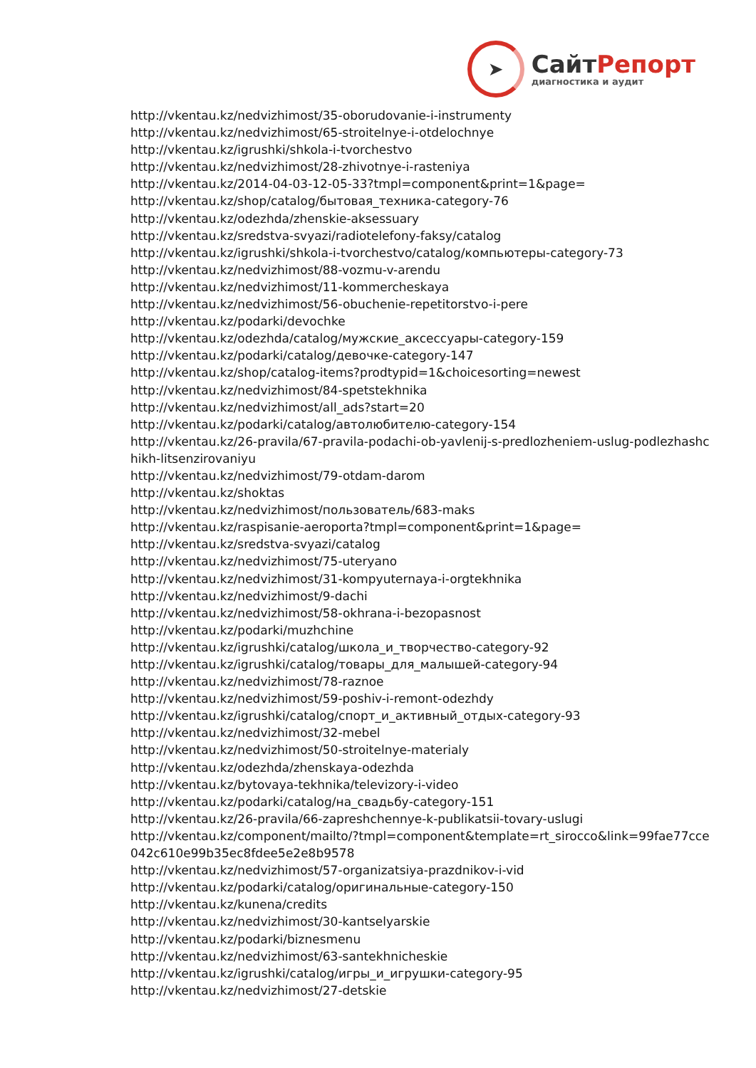➤
СайтРепорт
диагностика и аудит
http://vkentau.kz/nedvizhimost/35-oborudovanie-i-instrumenty
http://vkentau.kz/nedvizhimost/65-stroitelnye-i-otdelochnye
http://vkentau.kz/igrushki/shkola-i-tvorchestvo
http://vkentau.kz/nedvizhimost/28-zhivotnye-i-rasteniya
http://vkentau.kz/2014-04-03-12-05-33?tmpl=component&print=1&page=
http://vkentau.kz/shop/catalog/бытовая_техника-category-76
http://vkentau.kz/odezhda/zhenskie-aksessuary
http://vkentau.kz/sredstva-svyazi/radiotelefony-faksy/catalog
http://vkentau.kz/igrushki/shkola-i-tvorchestvo/catalog/компьютеры-category-73
http://vkentau.kz/nedvizhimost/88-vozmu-v-arendu
http://vkentau.kz/nedvizhimost/11-kommercheskaya
http://vkentau.kz/nedvizhimost/56-obuchenie-repetitorstvo-i-pere
http://vkentau.kz/podarki/devochke
http://vkentau.kz/odezhda/catalog/мужские_аксессуары-category-159
http://vkentau.kz/podarki/catalog/девочке-category-147
http://vkentau.kz/shop/catalog-items?prodtypid=1&choicesorting=newest
http://vkentau.kz/nedvizhimost/84-spetstekhnika
http://vkentau.kz/nedvizhimost/all_ads?start=20
http://vkentau.kz/podarki/catalog/автолюбителю-category-154
http://vkentau.kz/26-pravila/67-pravila-podachi-ob-yavlenij-s-predlozheniem-uslug-podlezhashchikh-litsenzirovaniyu
http://vkentau.kz/nedvizhimost/79-otdam-darom
http://vkentau.kz/shoktas
http://vkentau.kz/nedvizhimost/пользователь/683-maks
http://vkentau.kz/raspisanie-aeroporta?tmpl=component&print=1&page=
http://vkentau.kz/sredstva-svyazi/catalog
http://vkentau.kz/nedvizhimost/75-uteryano
http://vkentau.kz/nedvizhimost/31-kompyuternaya-i-orgtekhnika
http://vkentau.kz/nedvizhimost/9-dachi
http://vkentau.kz/nedvizhimost/58-okhrana-i-bezopasnost
http://vkentau.kz/podarki/muzhchine
http://vkentau.kz/igrushki/catalog/школа_и_творчество-category-92
http://vkentau.kz/igrushki/catalog/товары_для_малышей-category-94
http://vkentau.kz/nedvizhimost/78-raznoe
http://vkentau.kz/nedvizhimost/59-poshiv-i-remont-odezhdy
http://vkentau.kz/igrushki/catalog/спорт_и_активный_отдых-category-93
http://vkentau.kz/nedvizhimost/32-mebel
http://vkentau.kz/nedvizhimost/50-stroitelnye-materialy
http://vkentau.kz/odezhda/zhenskaya-odezhda
http://vkentau.kz/bytovaya-tekhnika/televizory-i-video
http://vkentau.kz/podarki/catalog/на_свадьбу-category-151
http://vkentau.kz/26-pravila/66-zapreshchennye-k-publikatsii-tovary-uslugi
http://vkentau.kz/component/mailto/?tmpl=component&template=rt_sirocco&link=99fae77cce042c610e99b35ec8fdee5e2e8b9578
http://vkentau.kz/nedvizhimost/57-organizatsiya-prazdnikov-i-vid
http://vkentau.kz/podarki/catalog/оригинальные-category-150
http://vkentau.kz/kunena/credits
http://vkentau.kz/nedvizhimost/30-kantselyarskie
http://vkentau.kz/podarki/biznesmenu
http://vkentau.kz/nedvizhimost/63-santekhnicheskie
http://vkentau.kz/igrushki/catalog/игры_и_игрушки-category-95
http://vkentau.kz/nedvizhimost/27-detskie